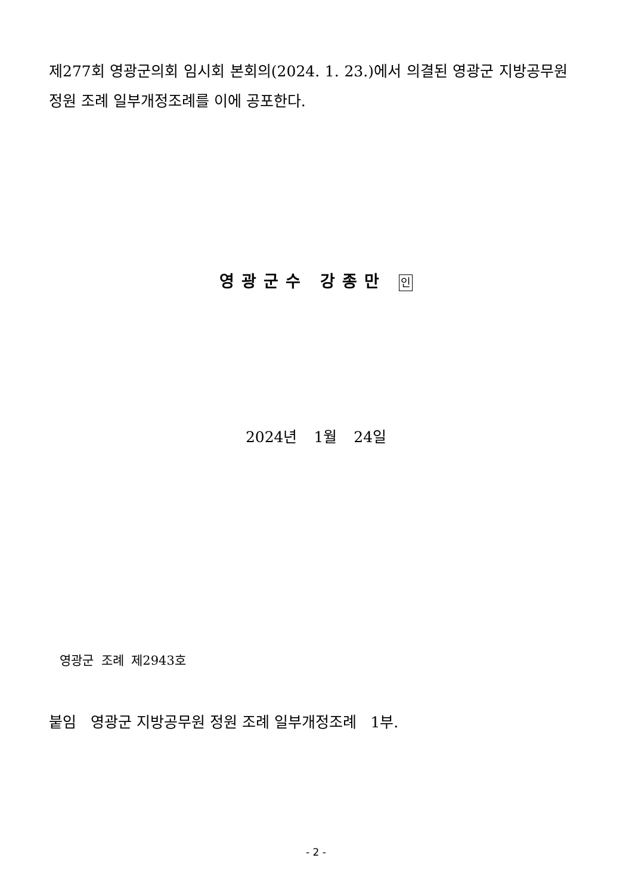제277회 영광군의회 임시회 본회의(2024. 1. 23.)에서 의결된 영광군 지방공무원 정원 조례 일부개정조례를 이에 공포한다.
영광군수 강종만 인
2024년 1월 24일
영광군 조례 제2943호
붙임 영광군 지방공무원 정원 조례 일부개정조례 1부.
- 2 -